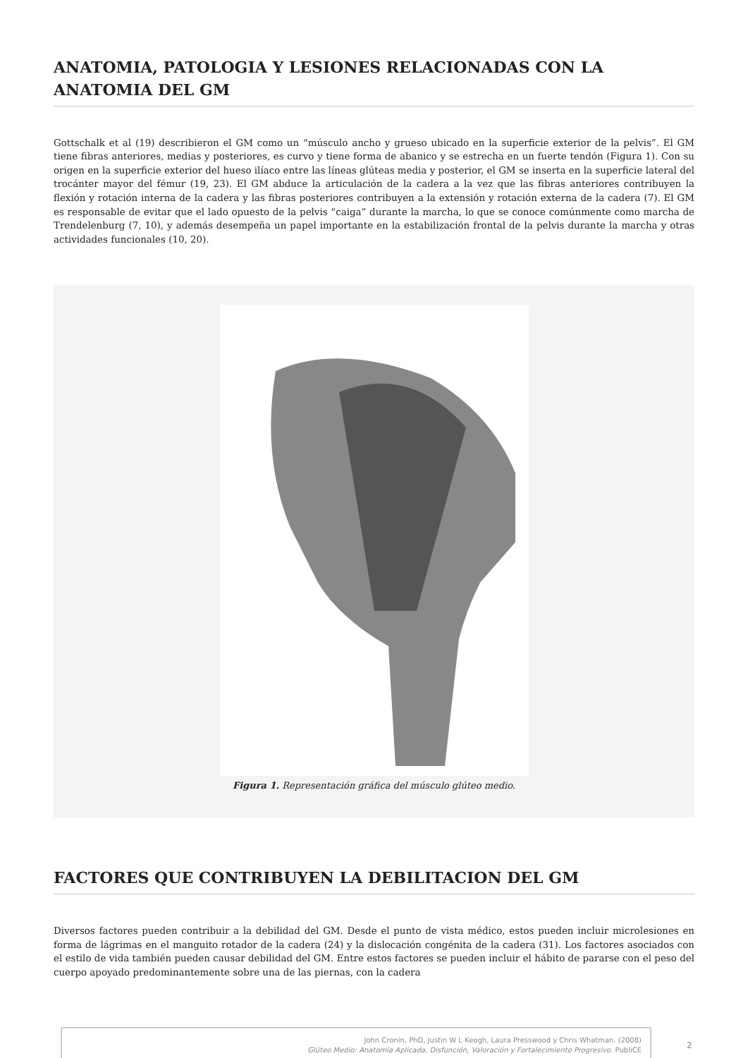ANATOMIA, PATOLOGIA Y LESIONES RELACIONADAS CON LA ANATOMIA DEL GM
Gottschalk et al (19) describieron el GM como un “músculo ancho y grueso ubicado en la superficie exterior de la pelvis”. El GM tiene fibras anteriores, medias y posteriores, es curvo y tiene forma de abanico y se estrecha en un fuerte tendón (Figura 1). Con su origen en la superficie exterior del hueso ilíaco entre las líneas glúteas media y posterior, el GM se inserta en la superficie lateral del trocánter mayor del fémur (19, 23). El GM abduce la articulación de la cadera a la vez que las fibras anteriores contribuyen la flexión y rotación interna de la cadera y las fibras posteriores contribuyen a la extensión y rotación externa de la cadera (7). El GM es responsable de evitar que el lado opuesto de la pelvis “caiga” durante la marcha, lo que se conoce comúnmente como marcha de Trendelenburg (7, 10), y además desempeña un papel importante en la estabilización frontal de la pelvis durante la marcha y otras actividades funcionales (10, 20).
Figura 1. Representación gráfica del músculo glúteo medio.
FACTORES QUE CONTRIBUYEN LA DEBILITACION DEL GM
Diversos factores pueden contribuir a la debilidad del GM. Desde el punto de vista médico, estos pueden incluir microlesiones en forma de lágrimas en el manguito rotador de la cadera (24) y la dislocación congénita de la cadera (31). Los factores asociados con el estilo de vida también pueden causar debilidad del GM. Entre estos factores se pueden incluir el hábito de pararse con el peso del cuerpo apoyado predominantemente sobre una de las piernas, con la cadera
John Cronin, PhD, Justin W L Keogh, Laura Presswood y Chris Whatman. (2008)
Glúteo Medio: Anatomía Aplicada, Disfunción, Valoración y Fortalecimiento Progresivo. PubliCE
2